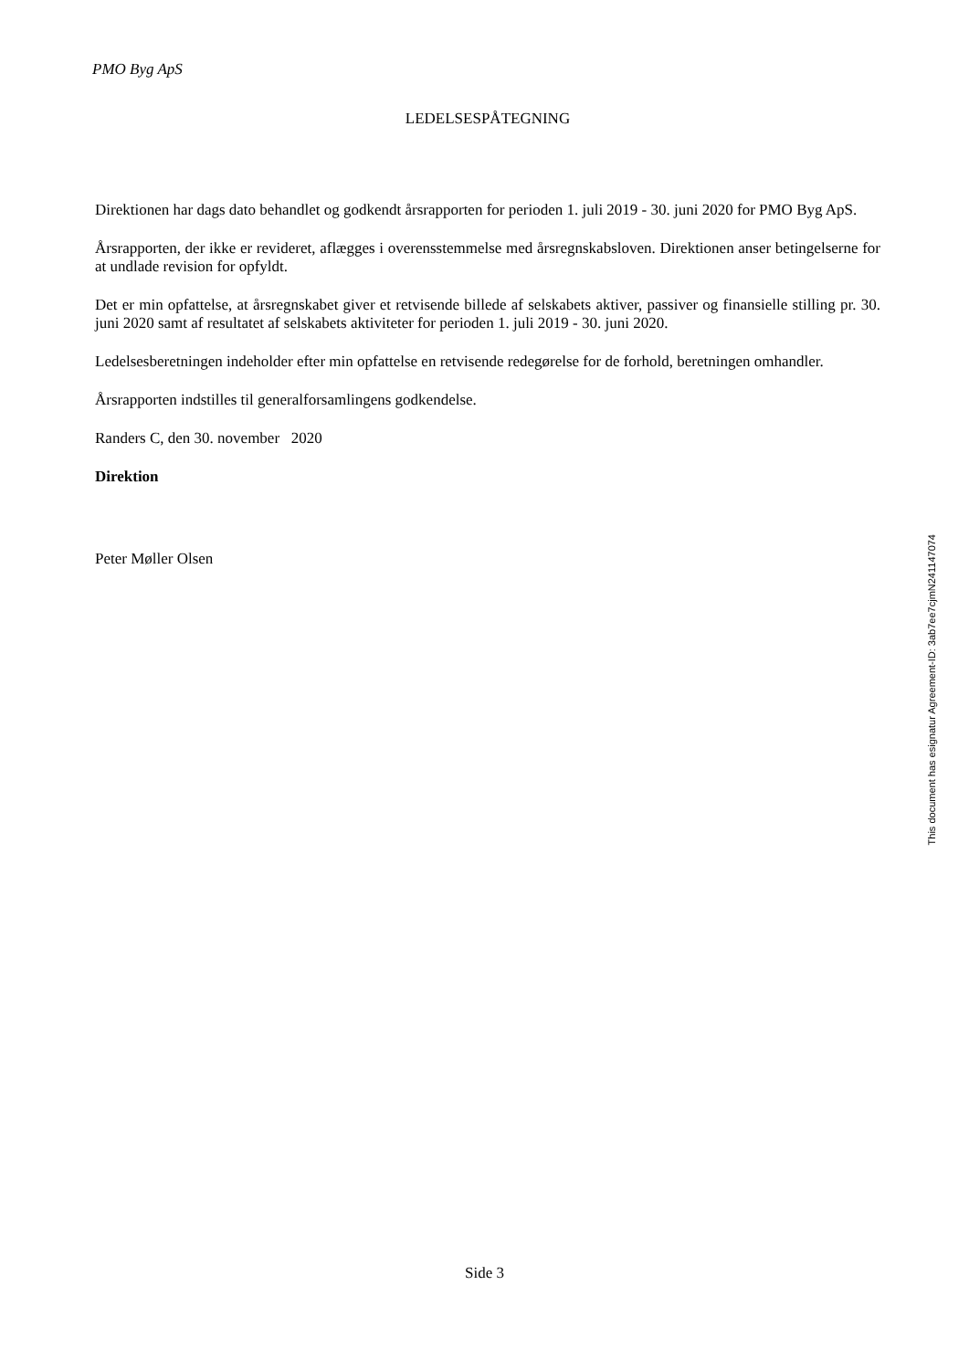PMO Byg ApS
LEDELSESPÅTEGNING
Direktionen har dags dato behandlet og godkendt årsrapporten for perioden 1. juli 2019 - 30. juni 2020 for PMO Byg ApS.
Årsrapporten, der ikke er revideret, aflægges i overensstemmelse med årsregnskabsloven. Direktionen anser betingelserne for at undlade revision for opfyldt.
Det er min opfattelse, at årsregnskabet giver et retvisende billede af selskabets aktiver, passiver og finansielle stilling pr. 30. juni 2020 samt af resultatet af selskabets aktiviteter for perioden 1. juli 2019 - 30. juni 2020.
Ledelsesberetningen indeholder efter min opfattelse en retvisende redegørelse for de forhold, beretningen omhandler.
Årsrapporten indstilles til generalforsamlingens godkendelse.
Randers C, den 30. november 2020
Direktion
Peter Møller Olsen
This document has esignatur Agreement-ID: 3ab7ee7cjmN241147074
Side 3